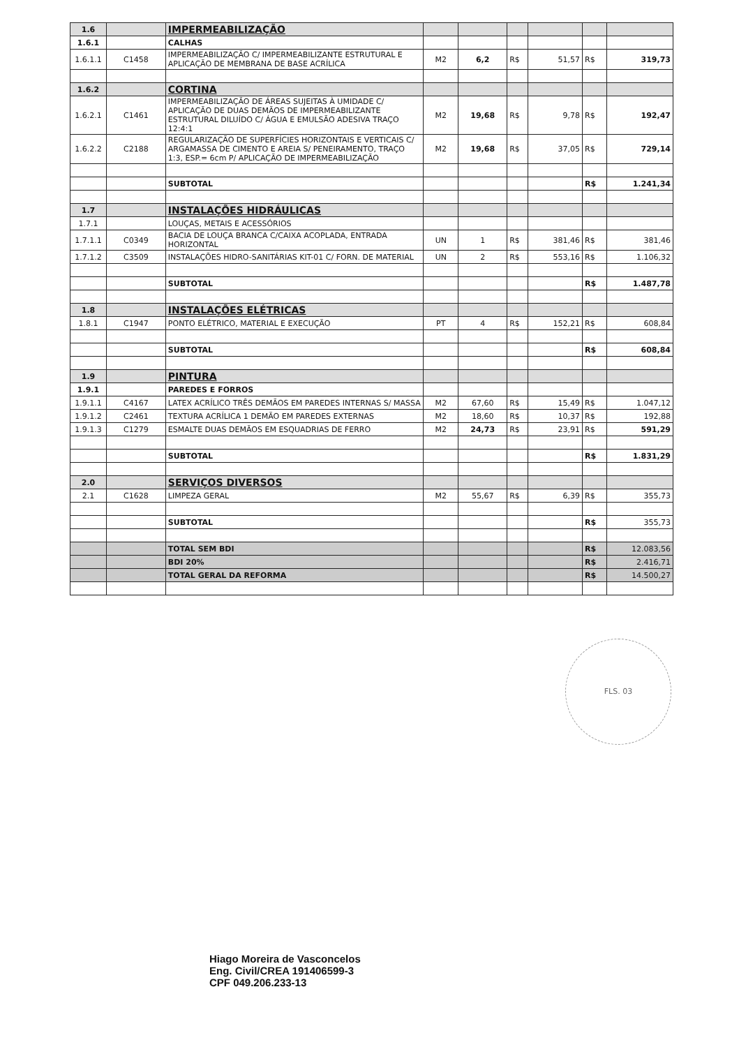| 1.6 | | IMPERMEABILIZAÇÃO | | | | | | |
| 1.6.1 | | CALHAS | | | | | | |
| 1.6.1.1 | C1458 | IMPERMEABILIZAÇÃO C/ IMPERMEABILIZANTE ESTRUTURAL E APLICAÇÃO DE MEMBRANA DE BASE ACRÍLICA | M2 | 6,2 | R$ | 51,57 | R$ | 319,73 |
| 1.6.2 | | CORTINA | | | | | | |
| 1.6.2.1 | C1461 | IMPERMEABILIZAÇÃO DE ÁREAS SUJEITAS À UMIDADE C/ APLICAÇÃO DE DUAS DEMÃOS DE IMPERMEABILIZANTE ESTRUTURAL DILUÍDO C/ ÁGUA E EMULSÃO ADESIVA TRAÇO 12:4:1 | M2 | 19,68 | R$ | 9,78 | R$ | 192,47 |
| 1.6.2.2 | C2188 | REGULARIZAÇÃO DE SUPERFÍCIES HORIZONTAIS E VERTICAIS C/ ARGAMASSA DE CIMENTO E AREIA S/ PENEIRAMENTO, TRAÇO 1:3, ESP.= 6cm P/ APLICAÇÃO DE IMPERMEABILIZAÇÃO | M2 | 19,68 | R$ | 37,05 | R$ | 729,14 |
| | | SUBTOTAL | | | | | R$ | 1.241,34 |
| 1.7 | | INSTALAÇÕES HIDRÁULICAS | | | | | | |
| 1.7.1 | | LOUÇAS, METAIS E ACESSÓRIOS | | | | | | |
| 1.7.1.1 | C0349 | BACIA DE LOUÇA BRANCA C/CAIXA ACOPLADA, ENTRADA HORIZONTAL | UN | 1 | R$ | 381,46 | R$ | 381,46 |
| 1.7.1.2 | C3509 | INSTALAÇÕES HIDRO-SANITÁRIAS KIT-01 C/ FORN. DE MATERIAL | UN | 2 | R$ | 553,16 | R$ | 1.106,32 |
| | | SUBTOTAL | | | | | R$ | 1.487,78 |
| 1.8 | | INSTALAÇÕES ELÉTRICAS | | | | | | |
| 1.8.1 | C1947 | PONTO ELÉTRICO, MATERIAL E EXECUÇÃO | PT | 4 | R$ | 152,21 | R$ | 608,84 |
| | | SUBTOTAL | | | | | R$ | 608,84 |
| 1.9 | | PINTURA | | | | | | |
| 1.9.1 | | PAREDES E FORROS | | | | | | |
| 1.9.1.1 | C4167 | LATEX ACRÍLICO TRÊS DEMÃOS EM PAREDES INTERNAS S/ MASSA | M2 | 67,60 | R$ | 15,49 | R$ | 1.047,12 |
| 1.9.1.2 | C2461 | TEXTURA ACRÍLICA 1 DEMÃO EM PAREDES EXTERNAS | M2 | 18,60 | R$ | 10,37 | R$ | 192,88 |
| 1.9.1.3 | C1279 | ESMALTE DUAS DEMÃOS EM ESQUADRIAS DE FERRO | M2 | 24,73 | R$ | 23,91 | R$ | 591,29 |
| | | SUBTOTAL | | | | | R$ | 1.831,29 |
| 2.0 | | SERVIÇOS DIVERSOS | | | | | | |
| 2.1 | C1628 | LIMPEZA GERAL | M2 | 55,67 | R$ | 6,39 | R$ | 355,73 |
| | | SUBTOTAL | | | | | R$ | 355,73 |
| | | TOTAL SEM BDI | | | | | R$ | 12.083,56 |
| | | BDI 20% | | | | | R$ | 2.416,71 |
| | | TOTAL GERAL DA REFORMA | | | | | R$ | 14.500,27 |
FLS. 03
Hiago Moreira de Vasconcelos
Eng. Civil/CREA 191406599-3
CPF 049.206.233-13